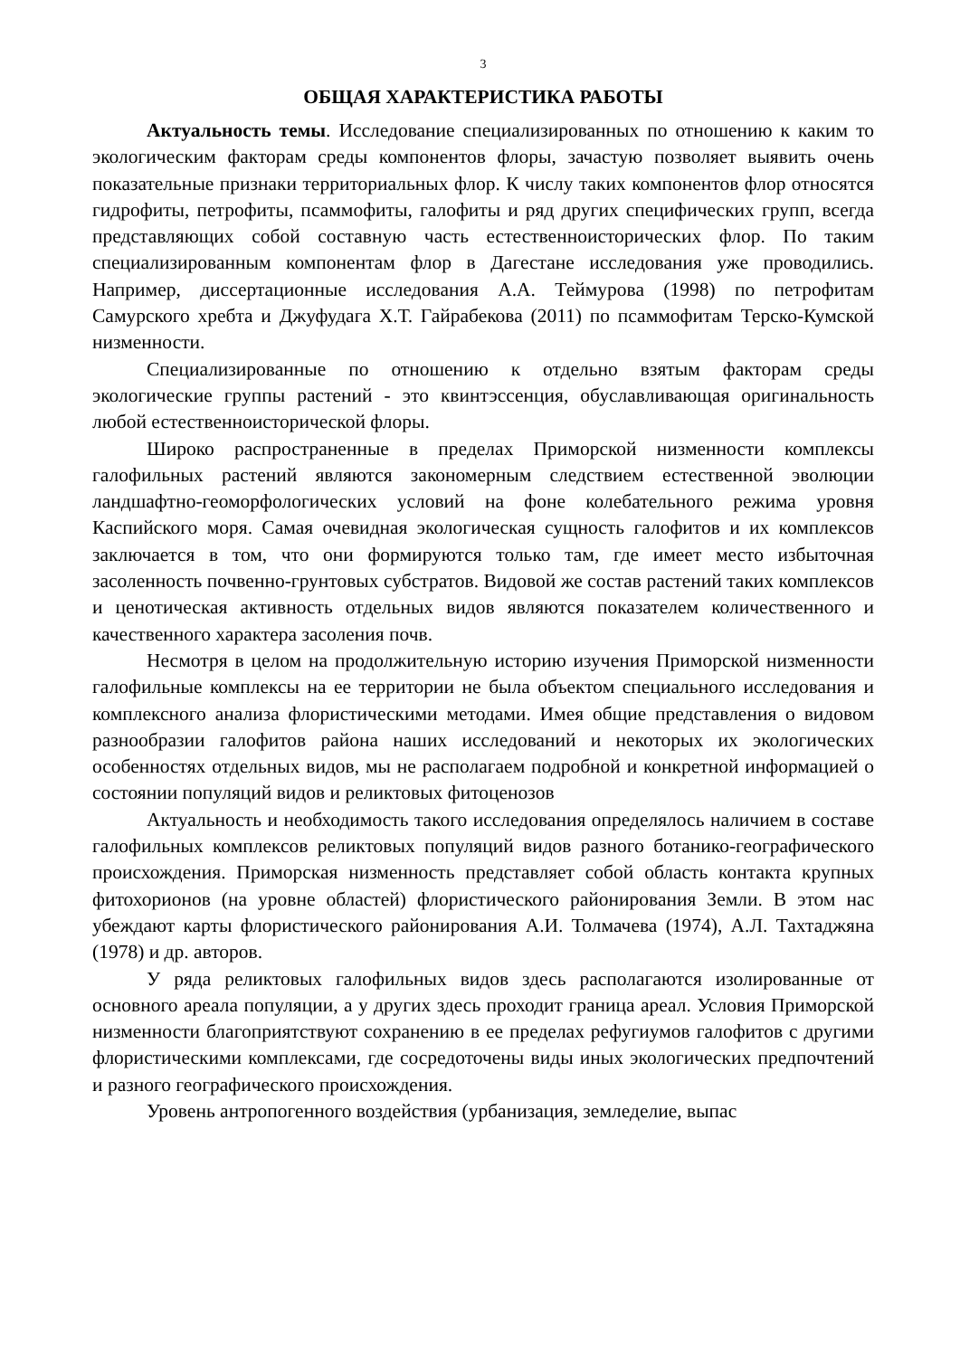3
ОБЩАЯ ХАРАКТЕРИСТИКА РАБОТЫ
Актуальность темы. Исследование специализированных по отношению к каким то экологическим факторам среды компонентов флоры, зачастую позволяет выявить очень показательные признаки территориальных флор. К числу таких компонентов флор относятся гидрофиты, петрофиты, псаммофиты, галофиты и ряд других специфических групп, всегда представляющих собой составную часть естественноисторических флор. По таким специализированным компонентам флор в Дагестане исследования уже проводились. Например, диссертационные исследования А.А. Теймурова (1998) по петрофитам Самурского хребта и Джуфудага Х.Т. Гайрабекова (2011) по псаммофитам Терско-Кумской низменности.
Специализированные по отношению к отдельно взятым факторам среды экологические группы растений - это квинтэссенция, обуславливающая оригинальность любой естественноисторической флоры.
Широко распространенные в пределах Приморской низменности комплексы галофильных растений являются закономерным следствием естественной эволюции ландшафтно-геоморфологических условий на фоне колебательного режима уровня Каспийского моря. Самая очевидная экологическая сущность галофитов и их комплексов заключается в том, что они формируются только там, где имеет место избыточная засоленность почвенно-грунтовых субстратов. Видовой же состав растений таких комплексов и ценотическая активность отдельных видов являются показателем количественного и качественного характера засоления почв.
Несмотря в целом на продолжительную историю изучения Приморской низменности галофильные комплексы на ее территории не была объектом специального исследования и комплексного анализа флористическими методами. Имея общие представления о видовом разнообразии галофитов района наших исследований и некоторых их экологических особенностях отдельных видов, мы не располагаем подробной и конкретной информацией о состоянии популяций видов и реликтовых фитоценозов
Актуальность и необходимость такого исследования определялось наличием в составе галофильных комплексов реликтовых популяций видов разного ботанико-географического происхождения. Приморская низменность представляет собой область контакта крупных фитохорионов (на уровне областей) флористического районирования Земли. В этом нас убеждают карты флористического районирования А.И. Толмачева (1974), А.Л. Тахтаджяна (1978) и др. авторов.
У ряда реликтовых галофильных видов здесь располагаются изолированные от основного ареала популяции, а у других здесь проходит граница ареал. Условия Приморской низменности благоприятствуют сохранению в ее пределах рефугиумов галофитов с другими флористическими комплексами, где сосредоточены виды иных экологических предпочтений и разного географического происхождения.
Уровень антропогенного воздействия (урбанизация, земледелие, выпас